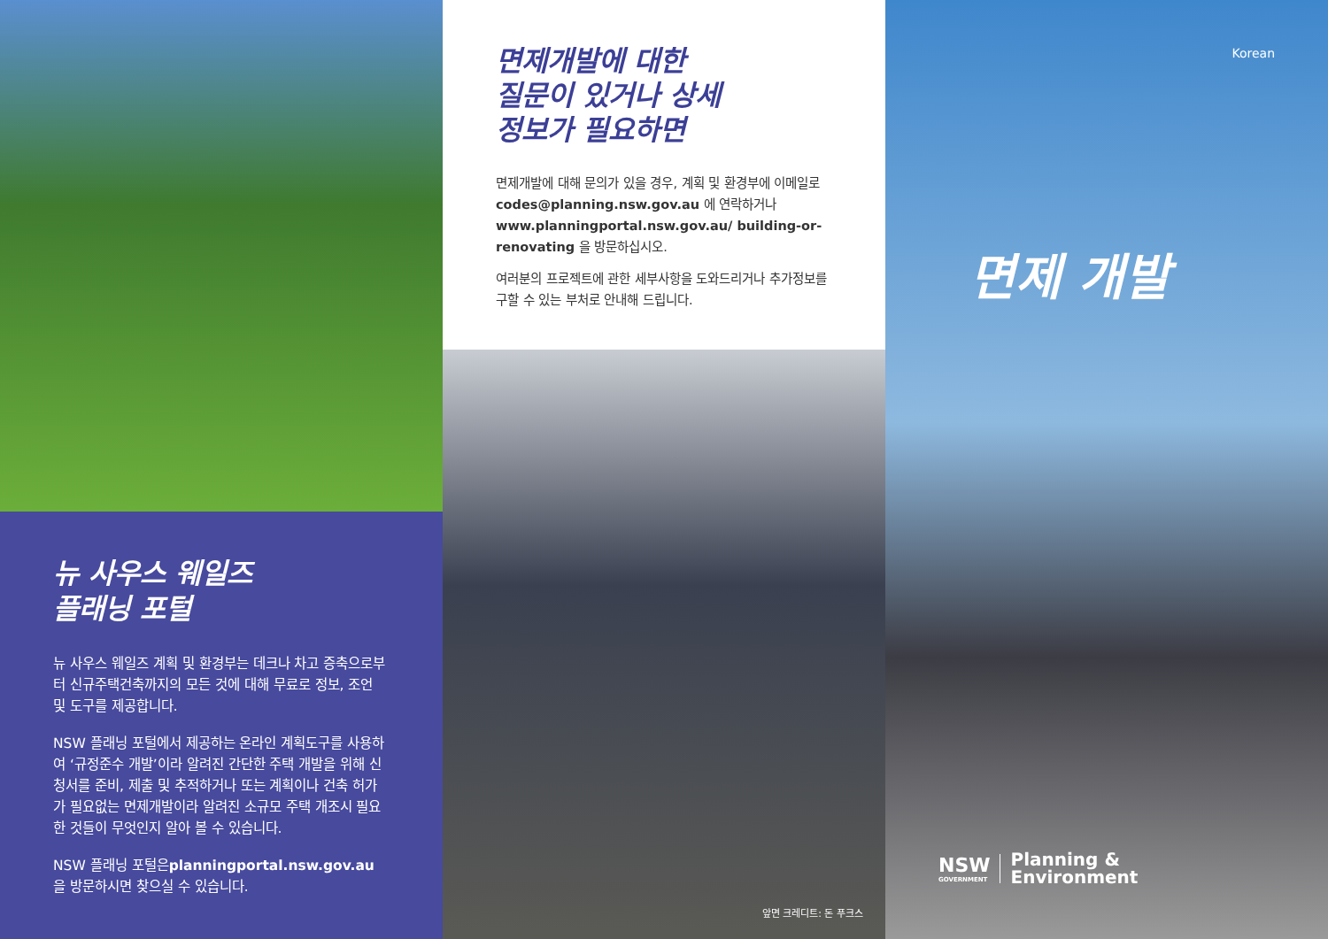뉴 사우스 웨일즈
플래닝 포털
뉴 사우스 웨일즈 계획 및 환경부는 데크나 차고 증축으로부터 신규주택건축까지의 모든 것에 대해 무료로 정보, 조언 및 도구를 제공합니다.
NSW 플래닝 포털에서 제공하는 온라인 계획도구를 사용하여 ‘규정준수 개발’이라 알려진 간단한 주택 개발을 위해 신청서를 준비, 제출 및 추적하거나 또는 계획이나 건축 허가가 필요없는 면제개발이라 알려진 소규모 주택 개조시 필요한 것들이 무엇인지 알아 볼 수 있습니다.
NSW 플래닝 포털은planningportal.nsw.gov.au 을 방문하시면 찾으실 수 있습니다.
면제개발에 대한
질문이 있거나 상세
정보가 필요하면
면제개발에 대해 문의가 있을 경우, 계획 및 환경부에 이메일로 codes@planning.nsw.gov.au 에 연락하거나 www.planningportal.nsw.gov.au/ building-or-renovating 을 방문하십시오.
여러분의 프로젝트에 관한 세부사항을 도와드리거나 추가정보를 구할 수 있는 부처로 안내해 드립니다.
앞면 크레디트: 돈 푸크스
Korean
면제 개발
NSW
GOVERNMENT
Planning &
Environment